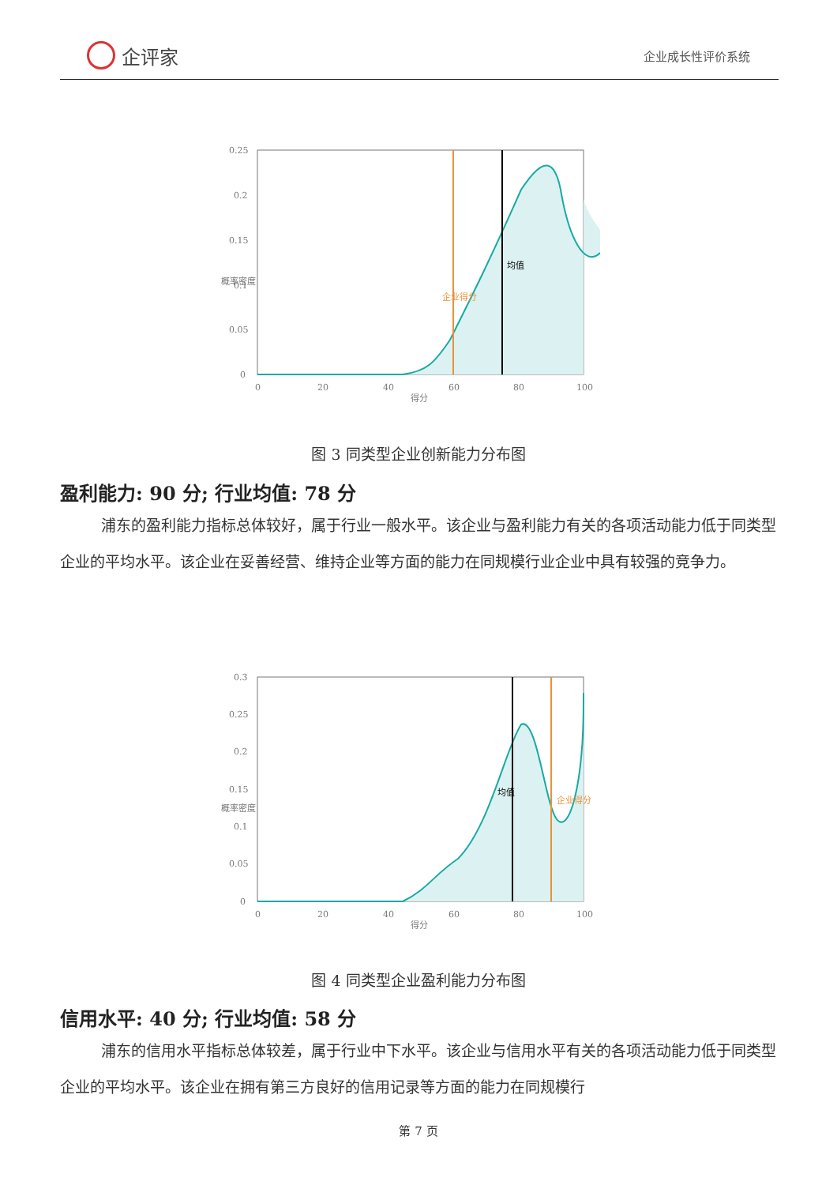企评家
企业成长性评价系统
0.25
0.2
0.15
0.1
0.05
0
0
20
40
60
80
100
得分
概率密度
企业得分
均值
图 3 同类型企业创新能力分布图
盈利能力: 90 分; 行业均值: 78 分
浦东的盈利能力指标总体较好，属于行业一般水平。该企业与盈利能力有关的各项活动能力低于同类型企业的平均水平。该企业在妥善经营、维持企业等方面的能力在同规模行业企业中具有较强的竞争力。
0.3
0.25
0.2
0.15
0.1
0.05
0
0
20
40
60
80
100
得分
概率密度
均值
企业得分
图 4 同类型企业盈利能力分布图
信用水平: 40 分; 行业均值: 58 分
浦东的信用水平指标总体较差，属于行业中下水平。该企业与信用水平有关的各项活动能力低于同类型企业的平均水平。该企业在拥有第三方良好的信用记录等方面的能力在同规模行
第 7 页